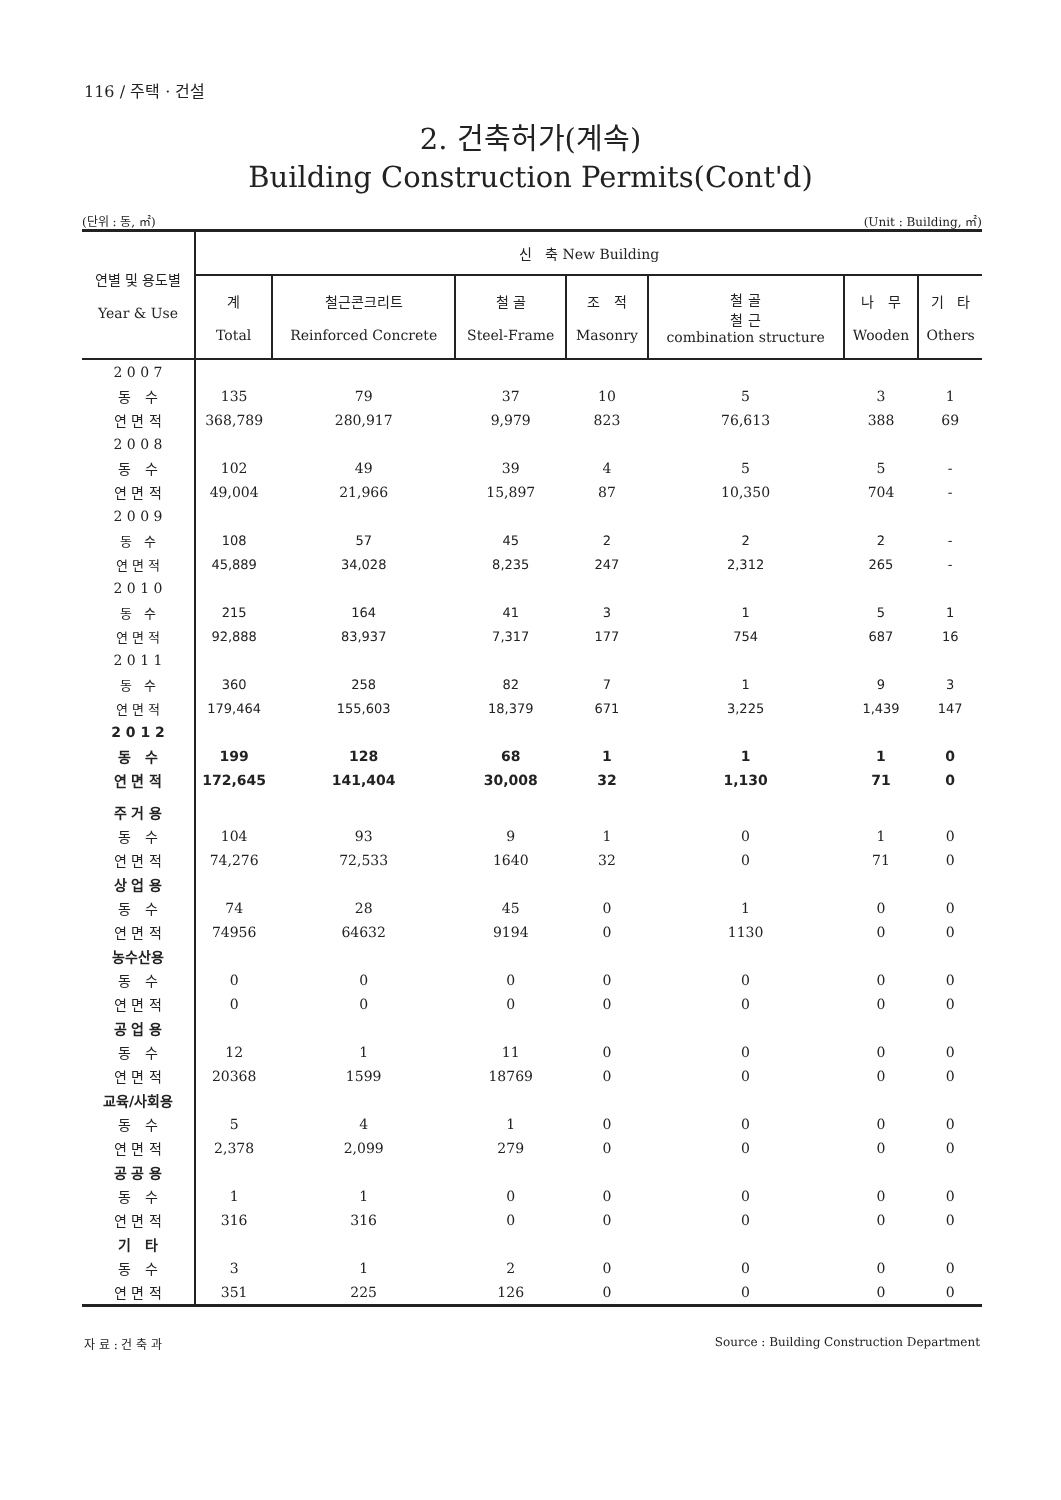116 / 주택 · 건설
2. 건축허가(계속)
Building Construction Permits(Cont'd)
(단위 : 동, ㎡) (Unit : Building, ㎡)
| 연별 및 용도별 Year & Use | 신 축 New Building | | | | | | |
| --- | --- | --- | --- | --- | --- | --- | --- |
| | 계 Total | 철근콘크리트 Reinforced Concrete | 철 골 Steel-Frame | 조 적 Masonry | 철 골 철 근 combination structure | 나 무 Wooden | 기 타 Others |
| 2 0 0 7 | | | | | | | |
| 동 수 | 135 | 79 | 37 | 10 | 5 | 3 | 1 |
| 연 면 적 | 368,789 | 280,917 | 9,979 | 823 | 76,613 | 388 | 69 |
| 2 0 0 8 | | | | | | | |
| 동 수 | 102 | 49 | 39 | 4 | 5 | 5 | - |
| 연 면 적 | 49,004 | 21,966 | 15,897 | 87 | 10,350 | 704 | - |
| 2 0 0 9 | | | | | | | |
| 동 수 | 108 | 57 | 45 | 2 | 2 | 2 | - |
| 연 면 적 | 45,889 | 34,028 | 8,235 | 247 | 2,312 | 265 | - |
| 2 0 1 0 | | | | | | | |
| 동 수 | 215 | 164 | 41 | 3 | 1 | 5 | 1 |
| 연 면 적 | 92,888 | 83,937 | 7,317 | 177 | 754 | 687 | 16 |
| 2 0 1 1 | | | | | | | |
| 동 수 | 360 | 258 | 82 | 7 | 1 | 9 | 3 |
| 연 면 적 | 179,464 | 155,603 | 18,379 | 671 | 3,225 | 1,439 | 147 |
| 2 0 1 2 | | | | | | | |
| 동 수 | 199 | 128 | 68 | 1 | 1 | 1 | 0 |
| 연 면 적 | 172,645 | 141,404 | 30,008 | 32 | 1,130 | 71 | 0 |
| 주 거 용 | | | | | | | |
| 동 수 | 104 | 93 | 9 | 1 | 0 | 1 | 0 |
| 연 면 적 | 74,276 | 72,533 | 1640 | 32 | 0 | 71 | 0 |
| 상 업 용 | | | | | | | |
| 동 수 | 74 | 28 | 45 | 0 | 1 | 0 | 0 |
| 연 면 적 | 74956 | 64632 | 9194 | 0 | 1130 | 0 | 0 |
| 농수산용 | | | | | | | |
| 동 수 | 0 | 0 | 0 | 0 | 0 | 0 | 0 |
| 연 면 적 | 0 | 0 | 0 | 0 | 0 | 0 | 0 |
| 공 업 용 | | | | | | | |
| 동 수 | 12 | 1 | 11 | 0 | 0 | 0 | 0 |
| 연 면 적 | 20368 | 1599 | 18769 | 0 | 0 | 0 | 0 |
| 교육/사회용 | | | | | | | |
| 동 수 | 5 | 4 | 1 | 0 | 0 | 0 | 0 |
| 연 면 적 | 2,378 | 2,099 | 279 | 0 | 0 | 0 | 0 |
| 공 공 용 | | | | | | | |
| 동 수 | 1 | 1 | 0 | 0 | 0 | 0 | 0 |
| 연 면 적 | 316 | 316 | 0 | 0 | 0 | 0 | 0 |
| 기 타 | | | | | | | |
| 동 수 | 3 | 1 | 2 | 0 | 0 | 0 | 0 |
| 연 면 적 | 351 | 225 | 126 | 0 | 0 | 0 | 0 |
자 료 : 건 축 과 Source : Building Construction Department